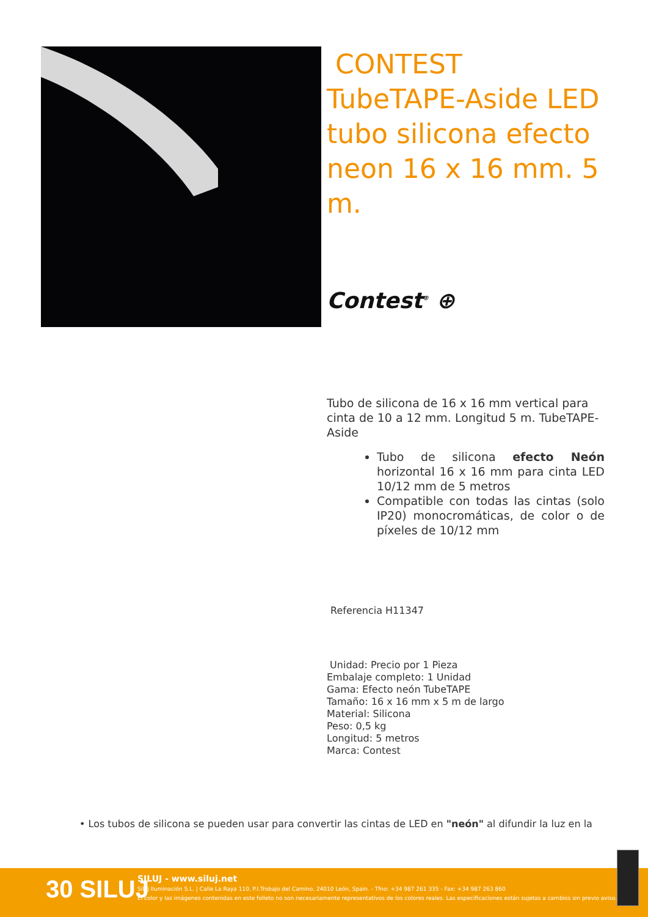CONTEST TubeTAPE-Aside LED tubo silicona efecto neon 16 x 16 mm. 5 m.
Contest<sup>®</sup> ⊕
Tubo de silicona de 16 x 16 mm vertical para cinta de 10 a 12 mm. Longitud 5 m. TubeTAPE-Aside
Tubo de silicona efecto Neón horizontal 16 x 16 mm para cinta LED 10/12 mm de 5 metros
Compatible con todas las cintas (solo IP20) monocromáticas, de color o de píxeles de 10/12 mm
Referencia H11347
Unidad: Precio por 1 Pieza
Embalaje completo: 1 Unidad
Gama: Efecto neón TubeTAPE
Tamaño: 16 x 16 mm x 5 m de largo
Material: Silicona
Peso: 0,5 kg
Longitud: 5 metros
Marca: Contest
• Los tubos de silicona se pueden usar para convertir las cintas de LED en "neón" al difundir la luz en la
30 SILUJ
SILUJ - www.siluj.net
Siluj Iluminación S.L. | Calle La Raya 110, P.I.Trobajo del Camino, 24010 León, Spain. - Tfno: +34 987 261 335 - Fax: +34 987 263 860
El color y las imágenes contenidas en este folleto no son necesariamente representativos de los colores reales. Las especificaciones están sujetas a cambios sin previo aviso.